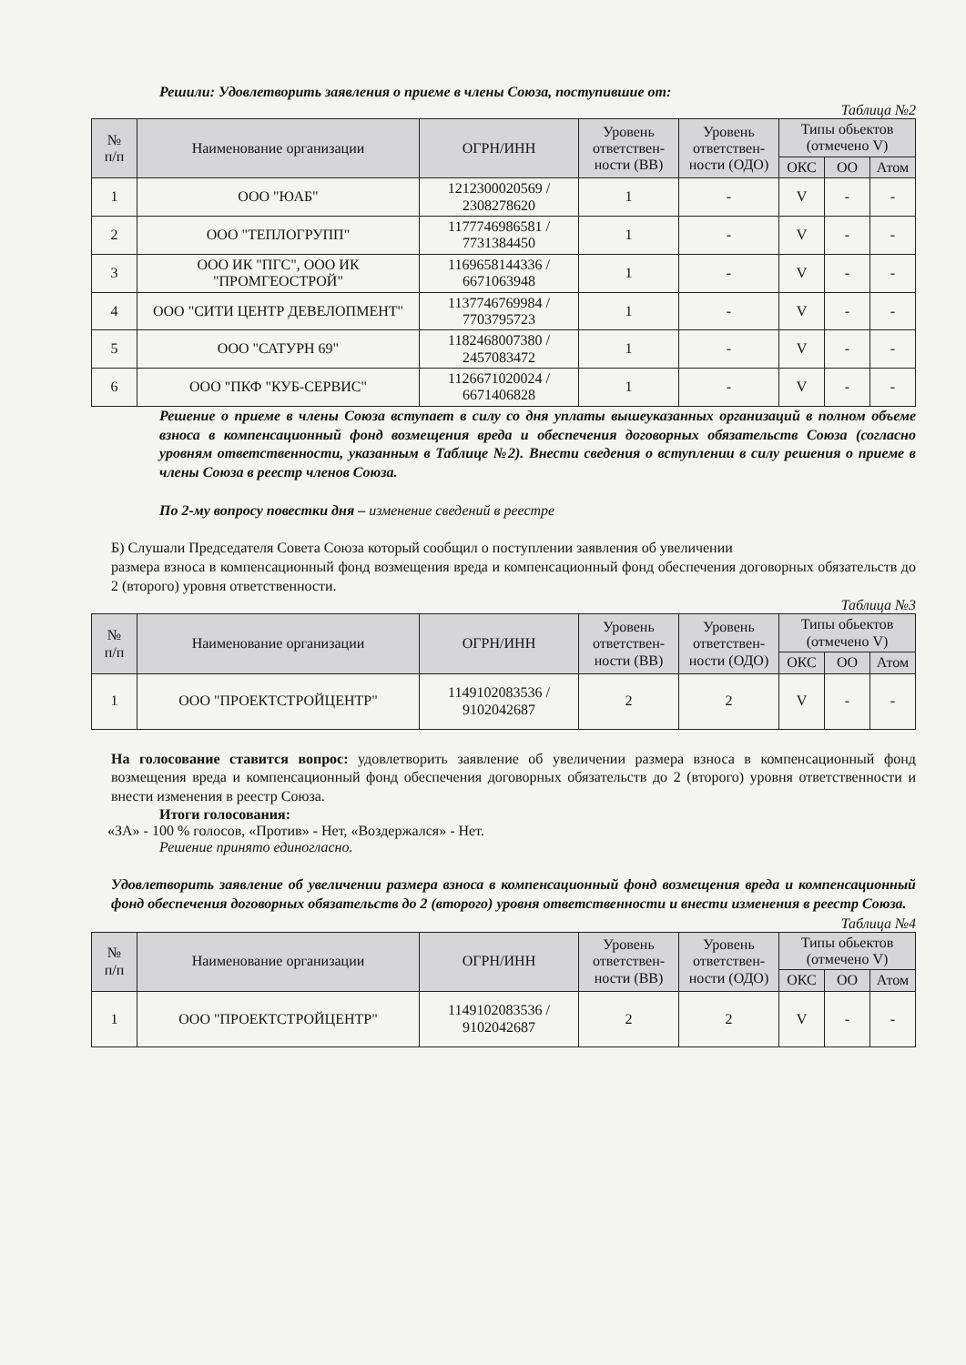Решили: Удовлетворить заявления о приеме в члены Союза, поступившие от:
Таблица №2
| № п/п | Наименование организации | ОГРН/ИНН | Уровень ответствен-ности (ВВ) | Уровень ответствен-ности (ОДО) | Типы обьектов (отмечено V) | | |
| --- | --- | --- | --- | --- | --- | --- | --- |
| | | | | | ОКС | ОО | Атом |
| 1 | ООО "ЮАБ" | 1212300020569 / 2308278620 | 1 | - | V | - | - |
| 2 | ООО "ТЕПЛОГРУПП" | 1177746986581 / 7731384450 | 1 | - | V | - | - |
| 3 | ООО ИК "ПГС", ООО ИК "ПРОМГЕОСТРОЙ" | 1169658144336 / 6671063948 | 1 | - | V | - | - |
| 4 | ООО "СИТИ ЦЕНТР ДЕВЕЛОПМЕНТ" | 1137746769984 / 7703795723 | 1 | - | V | - | - |
| 5 | ООО "САТУРН 69" | 1182468007380 / 2457083472 | 1 | - | V | - | - |
| 6 | ООО "ПКФ "КУБ-СЕРВИС" | 1126671020024 / 6671406828 | 1 | - | V | - | - |
Решение о приеме в члены Союза вступает в силу со дня уплаты вышеуказанных организаций в полном объеме взноса в компенсационный фонд возмещения вреда и обеспечения договорных обязательств Союза (согласно уровням ответственности, указанным в Таблице №2). Внести сведения о вступлении в силу решения о приеме в члены Союза в реестр членов Союза.
По 2-му вопросу повестки дня – изменение сведений в реестре
Б) Слушали Председателя Совета Союза который сообщил о поступлении заявления об увеличении
размера взноса в компенсационный фонд возмещения вреда и компенсационный фонд обеспечения договорных обязательств до 2 (второго) уровня ответственности.
Таблица №3
| № п/п | Наименование организации | ОГРН/ИНН | Уровень ответствен-ности (ВВ) | Уровень ответствен-ности (ОДО) | Типы обьектов (отмечено V) | | |
| --- | --- | --- | --- | --- | --- | --- | --- |
| | | | | | ОКС | ОО | Атом |
| 1 | ООО "ПРОЕКТСТРОЙЦЕНТР" | 1149102083536 / 9102042687 | 2 | 2 | V | - | - |
На голосование ставится вопрос: удовлетворить заявление об увеличении размера взноса в компенсационный фонд возмещения вреда и компенсационный фонд обеспечения договорных обязательств до 2 (второго) уровня ответственности и внести изменения в реестр Союза.
Итоги голосования:
«ЗА» - 100 % голосов, «Против» - Нет, «Воздержался» - Нет.
Решение принято единогласно.
Удовлетворить заявление об увеличении размера взноса в компенсационный фонд возмещения вреда и компенсационный фонд обеспечения договорных обязательств до 2 (второго) уровня ответственности и внести изменения в реестр Союза.
Таблица №4
| № п/п | Наименование организации | ОГРН/ИНН | Уровень ответствен-ности (ВВ) | Уровень ответствен-ности (ОДО) | Типы обьектов (отмечено V) | | |
| --- | --- | --- | --- | --- | --- | --- | --- |
| | | | | | ОКС | ОО | Атом |
| 1 | ООО "ПРОЕКТСТРОЙЦЕНТР" | 1149102083536 / 9102042687 | 2 | 2 | V | - | - |